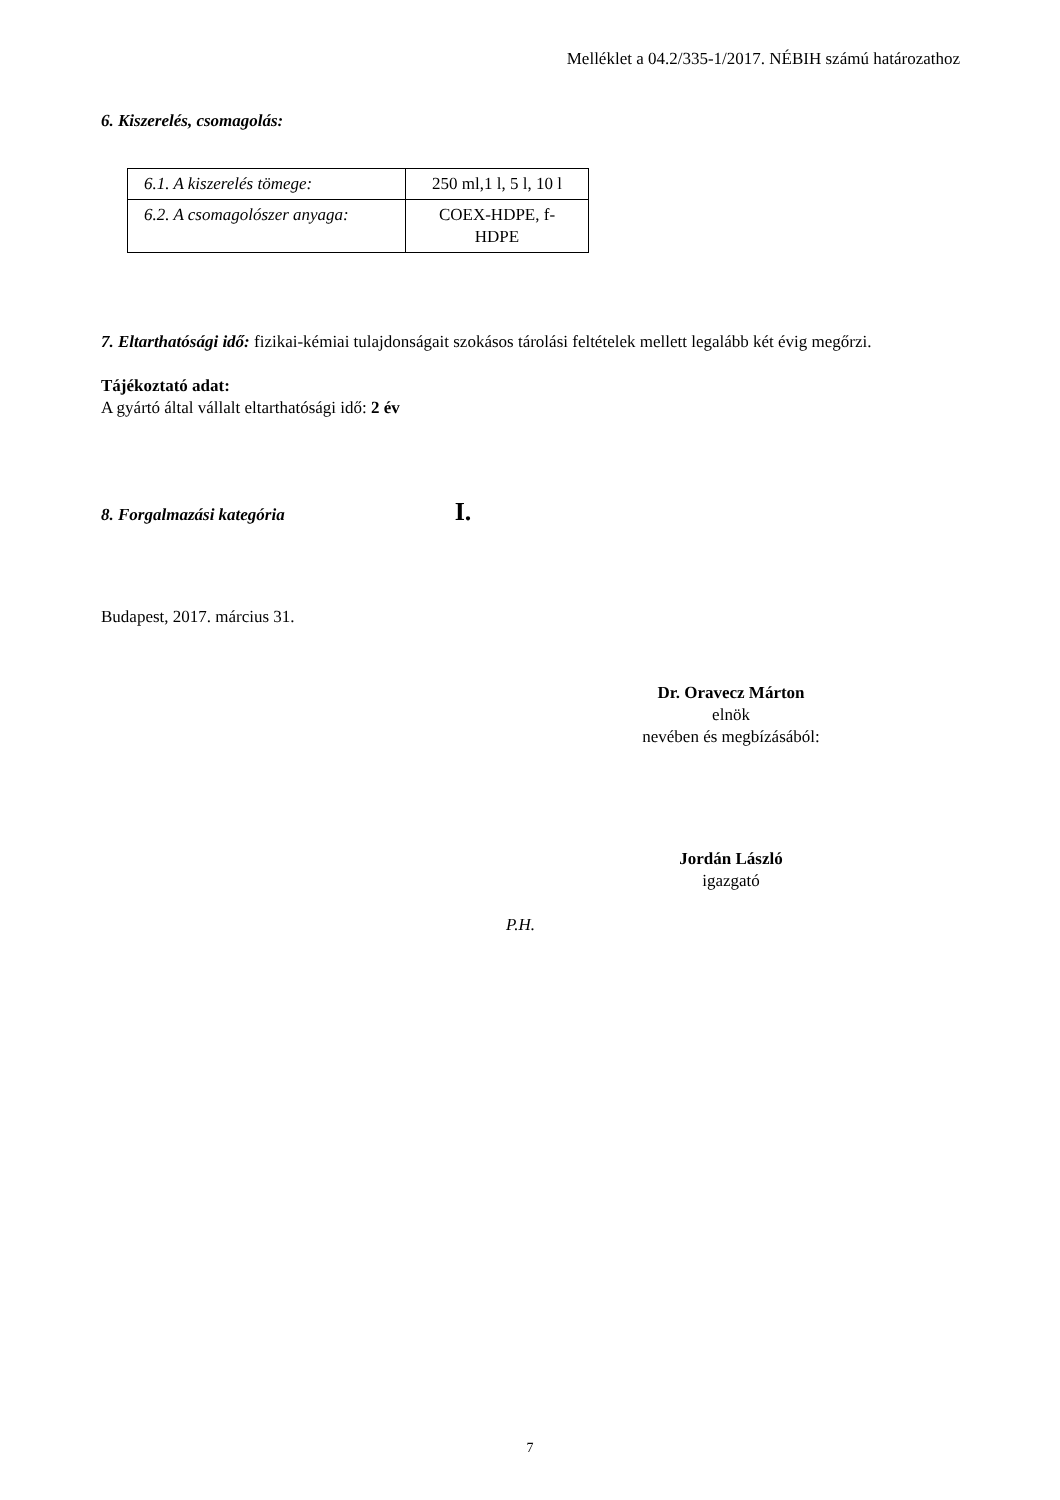Melléklet a 04.2/335-1/2017. NÉBIH számú határozathoz
6. Kiszerelés, csomagolás:
| 6.1. A kiszerelés tömege: | 250 ml,1 l, 5 l, 10 l |
| 6.2. A csomagolószer anyaga: | COEX-HDPE, f-HDPE |
7. Eltarthatósági idő: fizikai-kémiai tulajdonságait szokásos tárolási feltételek mellett legalább két évig megőrzi.
Tájékoztató adat:
A gyártó által vállalt eltarthatósági idő: 2 év
8. Forgalmazási kategória I.
Budapest, 2017. március 31.
Dr. Oravecz Márton
elnök
nevében és megbízásából:
Jordán László
igazgató
P.H.
7